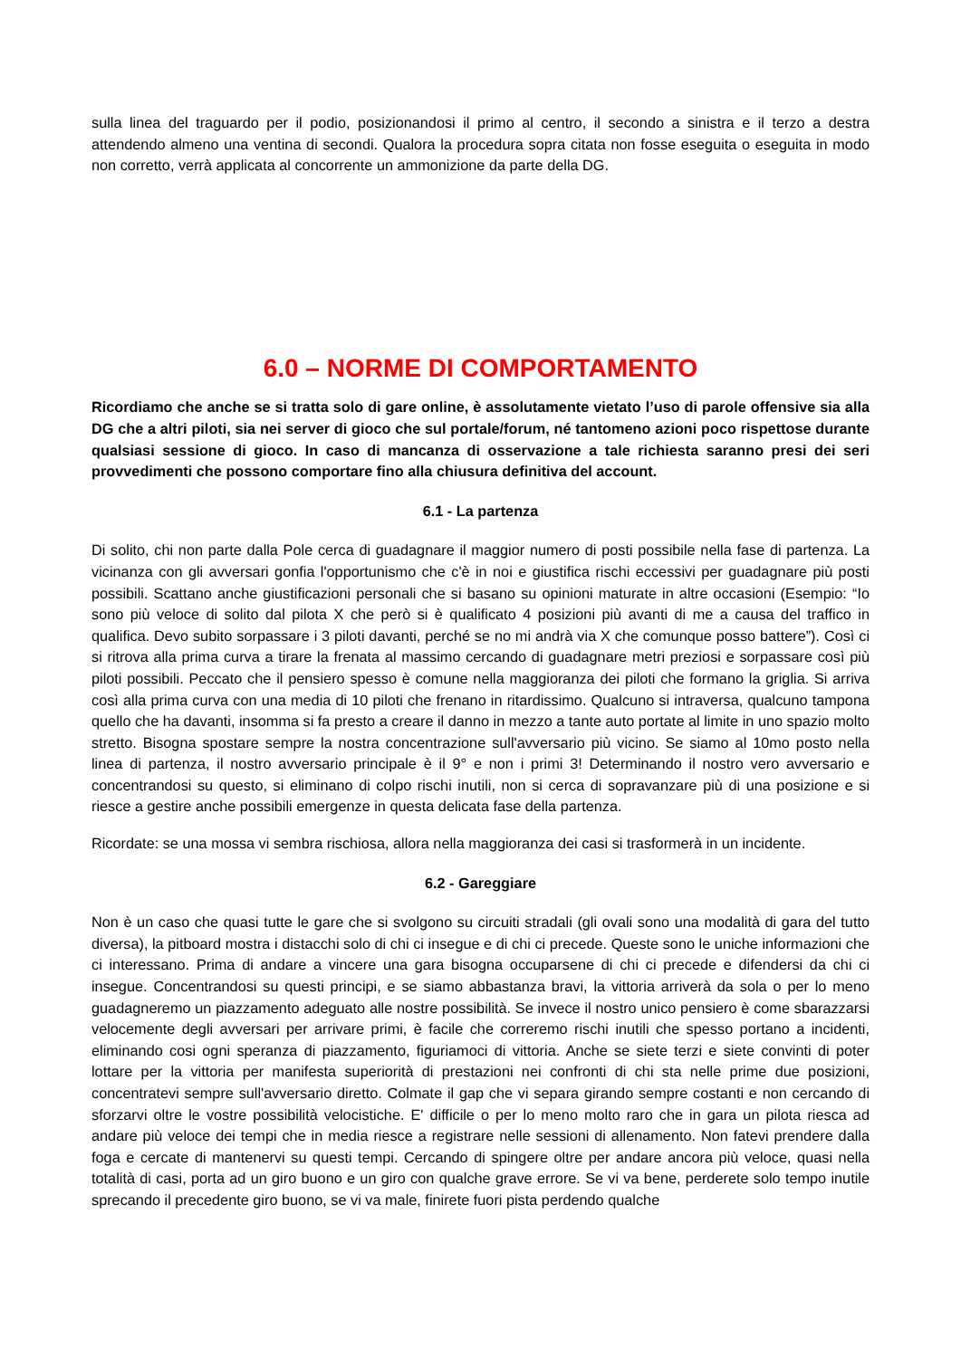sulla linea del traguardo per il podio, posizionandosi il primo al centro, il secondo a sinistra e il terzo a destra attendendo almeno una ventina di secondi. Qualora la procedura sopra citata non fosse eseguita o eseguita in modo non corretto, verrà applicata al concorrente un ammonizione da parte della DG.
6.0 – NORME DI COMPORTAMENTO
Ricordiamo che anche se si tratta solo di gare online, è assolutamente vietato l’uso di parole offensive sia alla DG che a altri piloti, sia nei server di gioco che sul portale/forum, né tantomeno azioni poco rispettose durante qualsiasi sessione di gioco. In caso di mancanza di osservazione a tale richiesta saranno presi dei seri provvedimenti che possono comportare fino alla chiusura definitiva del account.
6.1 - La partenza
Di solito, chi non parte dalla Pole cerca di guadagnare il maggior numero di posti possibile nella fase di partenza. La vicinanza con gli avversari gonfia l'opportunismo che c'è in noi e giustifica rischi eccessivi per guadagnare più posti possibili. Scattano anche giustificazioni personali che si basano su opinioni maturate in altre occasioni (Esempio: “Io sono più veloce di solito dal pilota X che però si è qualificato 4 posizioni più avanti di me a causa del traffico in qualifica. Devo subito sorpassare i 3 piloti davanti, perché se no mi andrà via X che comunque posso battere”). Così ci si ritrova alla prima curva a tirare la frenata al massimo cercando di guadagnare metri preziosi e sorpassare così più piloti possibili. Peccato che il pensiero spesso è comune nella maggioranza dei piloti che formano la griglia. Si arriva così alla prima curva con una media di 10 piloti che frenano in ritardissimo. Qualcuno si intraversa, qualcuno tampona quello che ha davanti, insomma si fa presto a creare il danno in mezzo a tante auto portate al limite in uno spazio molto stretto. Bisogna spostare sempre la nostra concentrazione sull'avversario più vicino. Se siamo al 10mo posto nella linea di partenza, il nostro avversario principale è il 9° e non i primi 3! Determinando il nostro vero avversario e concentrandosi su questo, si eliminano di colpo rischi inutili, non si cerca di sopravanzare più di una posizione e si riesce a gestire anche possibili emergenze in questa delicata fase della partenza.
Ricordate: se una mossa vi sembra rischiosa, allora nella maggioranza dei casi si trasformerà in un incidente.
6.2 - Gareggiare
Non è un caso che quasi tutte le gare che si svolgono su circuiti stradali (gli ovali sono una modalità di gara del tutto diversa), la pitboard mostra i distacchi solo di chi ci insegue e di chi ci precede. Queste sono le uniche informazioni che ci interessano. Prima di andare a vincere una gara bisogna occuparsene di chi ci precede e difendersi da chi ci insegue. Concentrandosi su questi principi, e se siamo abbastanza bravi, la vittoria arriverà da sola o per lo meno guadagneremo un piazzamento adeguato alle nostre possibilità. Se invece il nostro unico pensiero è come sbarazzarsi velocemente degli avversari per arrivare primi, è facile che correremo rischi inutili che spesso portano a incidenti, eliminando cosi ogni speranza di piazzamento, figuriamoci di vittoria. Anche se siete terzi e siete convinti di poter lottare per la vittoria per manifesta superiorità di prestazioni nei confronti di chi sta nelle prime due posizioni, concentratevi sempre sull'avversario diretto. Colmate il gap che vi separa girando sempre costanti e non cercando di sforzarvi oltre le vostre possibilità velocistiche. E' difficile o per lo meno molto raro che in gara un pilota riesca ad andare più veloce dei tempi che in media riesce a registrare nelle sessioni di allenamento. Non fatevi prendere dalla foga e cercate di mantenervi su questi tempi. Cercando di spingere oltre per andare ancora più veloce, quasi nella totalità di casi, porta ad un giro buono e un giro con qualche grave errore. Se vi va bene, perderete solo tempo inutile sprecando il precedente giro buono, se vi va male, finirete fuori pista perdendo qualche